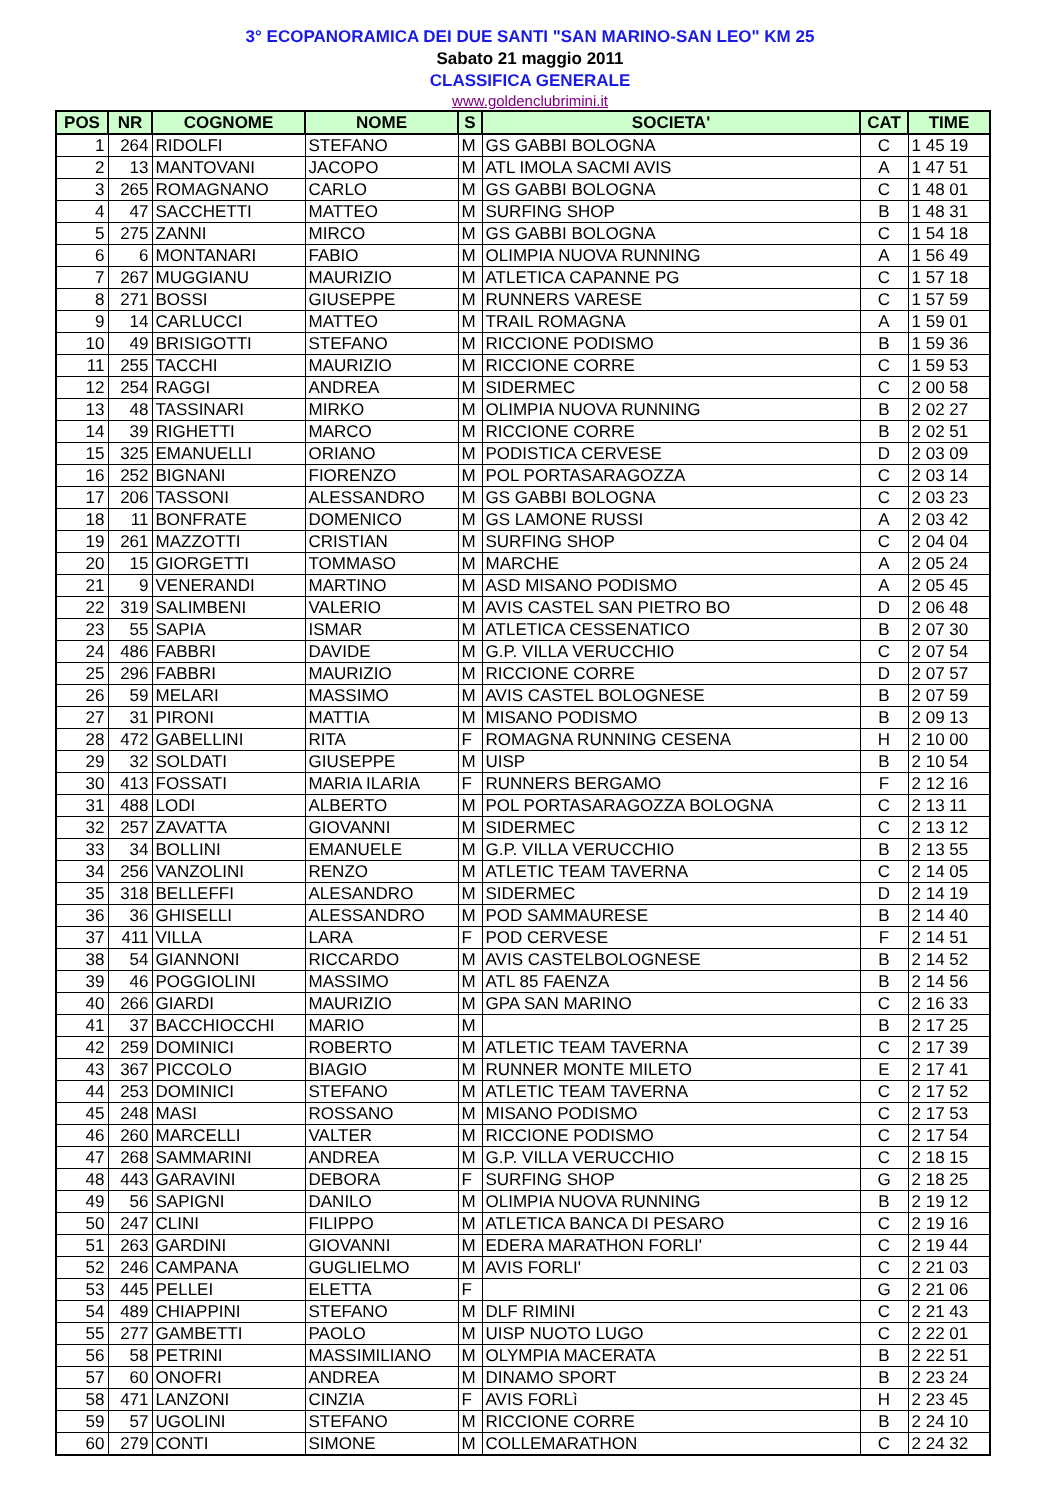3° ECOPANORAMICA DEI DUE SANTI "SAN MARINO-SAN LEO" KM 25
Sabato 21 maggio 2011
CLASSIFICA GENERALE
www.goldenclubrimini.it
| POS | NR | COGNOME | NOME | S | SOCIETA' | CAT | TIME |
| --- | --- | --- | --- | --- | --- | --- | --- |
| 1 | 264 | RIDOLFI | STEFANO | M | GS GABBI BOLOGNA | C | 1 45 19 |
| 2 | 13 | MANTOVANI | JACOPO | M | ATL IMOLA SACMI AVIS | A | 1 47 51 |
| 3 | 265 | ROMAGNANO | CARLO | M | GS GABBI BOLOGNA | C | 1 48 01 |
| 4 | 47 | SACCHETTI | MATTEO | M | SURFING SHOP | B | 1 48 31 |
| 5 | 275 | ZANNI | MIRCO | M | GS GABBI BOLOGNA | C | 1 54 18 |
| 6 | 6 | MONTANARI | FABIO | M | OLIMPIA NUOVA RUNNING | A | 1 56 49 |
| 7 | 267 | MUGGIANU | MAURIZIO | M | ATLETICA CAPANNE PG | C | 1 57 18 |
| 8 | 271 | BOSSI | GIUSEPPE | M | RUNNERS VARESE | C | 1 57 59 |
| 9 | 14 | CARLUCCI | MATTEO | M | TRAIL ROMAGNA | A | 1 59 01 |
| 10 | 49 | BRISIGOTTI | STEFANO | M | RICCIONE PODISMO | B | 1 59 36 |
| 11 | 255 | TACCHI | MAURIZIO | M | RICCIONE CORRE | C | 1 59 53 |
| 12 | 254 | RAGGI | ANDREA | M | SIDERMEC | C | 2 00 58 |
| 13 | 48 | TASSINARI | MIRKO | M | OLIMPIA NUOVA RUNNING | B | 2 02 27 |
| 14 | 39 | RIGHETTI | MARCO | M | RICCIONE CORRE | B | 2 02 51 |
| 15 | 325 | EMANUELLI | ORIANO | M | PODISTICA CERVESE | D | 2 03 09 |
| 16 | 252 | BIGNANI | FIORENZO | M | POL PORTASARAGOZZA | C | 2 03 14 |
| 17 | 206 | TASSONI | ALESSANDRO | M | GS GABBI BOLOGNA | C | 2 03 23 |
| 18 | 11 | BONFRATE | DOMENICO | M | GS LAMONE RUSSI | A | 2 03 42 |
| 19 | 261 | MAZZOTTI | CRISTIAN | M | SURFING SHOP | C | 2 04 04 |
| 20 | 15 | GIORGETTI | TOMMASO | M | MARCHE | A | 2 05 24 |
| 21 | 9 | VENERANDI | MARTINO | M | ASD MISANO PODISMO | A | 2 05 45 |
| 22 | 319 | SALIMBENI | VALERIO | M | AVIS CASTEL SAN PIETRO BO | D | 2 06 48 |
| 23 | 55 | SAPIA | ISMAR | M | ATLETICA CESSENATICO | B | 2 07 30 |
| 24 | 486 | FABBRI | DAVIDE | M | G.P. VILLA VERUCCHIO | C | 2 07 54 |
| 25 | 296 | FABBRI | MAURIZIO | M | RICCIONE CORRE | D | 2 07 57 |
| 26 | 59 | MELARI | MASSIMO | M | AVIS CASTEL BOLOGNESE | B | 2 07 59 |
| 27 | 31 | PIRONI | MATTIA | M | MISANO PODISMO | B | 2 09 13 |
| 28 | 472 | GABELLINI | RITA | F | ROMAGNA RUNNING CESENA | H | 2 10 00 |
| 29 | 32 | SOLDATI | GIUSEPPE | M | UISP | B | 2 10 54 |
| 30 | 413 | FOSSATI | MARIA ILARIA | F | RUNNERS BERGAMO | F | 2 12 16 |
| 31 | 488 | LODI | ALBERTO | M | POL PORTASARAGOZZA BOLOGNA | C | 2 13 11 |
| 32 | 257 | ZAVATTA | GIOVANNI | M | SIDERMEC | C | 2 13 12 |
| 33 | 34 | BOLLINI | EMANUELE | M | G.P. VILLA VERUCCHIO | B | 2 13 55 |
| 34 | 256 | VANZOLINI | RENZO | M | ATLETIC TEAM TAVERNA | C | 2 14 05 |
| 35 | 318 | BELLEFFI | ALESANDRO | M | SIDERMEC | D | 2 14 19 |
| 36 | 36 | GHISELLI | ALESSANDRO | M | POD SAMMAURESE | B | 2 14 40 |
| 37 | 411 | VILLA | LARA | F | POD CERVESE | F | 2 14 51 |
| 38 | 54 | GIANNONI | RICCARDO | M | AVIS CASTELBOLOGNESE | B | 2 14 52 |
| 39 | 46 | POGGIOLINI | MASSIMO | M | ATL 85 FAENZA | B | 2 14 56 |
| 40 | 266 | GIARDI | MAURIZIO | M | GPA SAN MARINO | C | 2 16 33 |
| 41 | 37 | BACCHIOCCHI | MARIO | M | | B | 2 17 25 |
| 42 | 259 | DOMINICI | ROBERTO | M | ATLETIC TEAM TAVERNA | C | 2 17 39 |
| 43 | 367 | PICCOLO | BIAGIO | M | RUNNER MONTE MILETO | E | 2 17 41 |
| 44 | 253 | DOMINICI | STEFANO | M | ATLETIC TEAM TAVERNA | C | 2 17 52 |
| 45 | 248 | MASI | ROSSANO | M | MISANO PODISMO | C | 2 17 53 |
| 46 | 260 | MARCELLI | VALTER | M | RICCIONE PODISMO | C | 2 17 54 |
| 47 | 268 | SAMMARINI | ANDREA | M | G.P. VILLA VERUCCHIO | C | 2 18 15 |
| 48 | 443 | GARAVINI | DEBORA | F | SURFING SHOP | G | 2 18 25 |
| 49 | 56 | SAPIGNI | DANILO | M | OLIMPIA NUOVA RUNNING | B | 2 19 12 |
| 50 | 247 | CLINI | FILIPPO | M | ATLETICA BANCA DI PESARO | C | 2 19 16 |
| 51 | 263 | GARDINI | GIOVANNI | M | EDERA MARATHON FORLI' | C | 2 19 44 |
| 52 | 246 | CAMPANA | GUGLIELMO | M | AVIS FORLI' | C | 2 21 03 |
| 53 | 445 | PELLEI | ELETTA | F | | G | 2 21 06 |
| 54 | 489 | CHIAPPINI | STEFANO | M | DLF RIMINI | C | 2 21 43 |
| 55 | 277 | GAMBETTI | PAOLO | M | UISP NUOTO LUGO | C | 2 22 01 |
| 56 | 58 | PETRINI | MASSIMILIANO | M | OLYMPIA MACERATA | B | 2 22 51 |
| 57 | 60 | ONOFRI | ANDREA | M | DINAMO SPORT | B | 2 23 24 |
| 58 | 471 | LANZONI | CINZIA | F | AVIS FORLì | H | 2 23 45 |
| 59 | 57 | UGOLINI | STEFANO | M | RICCIONE CORRE | B | 2 24 10 |
| 60 | 279 | CONTI | SIMONE | M | COLLEMARATHON | C | 2 24 32 |